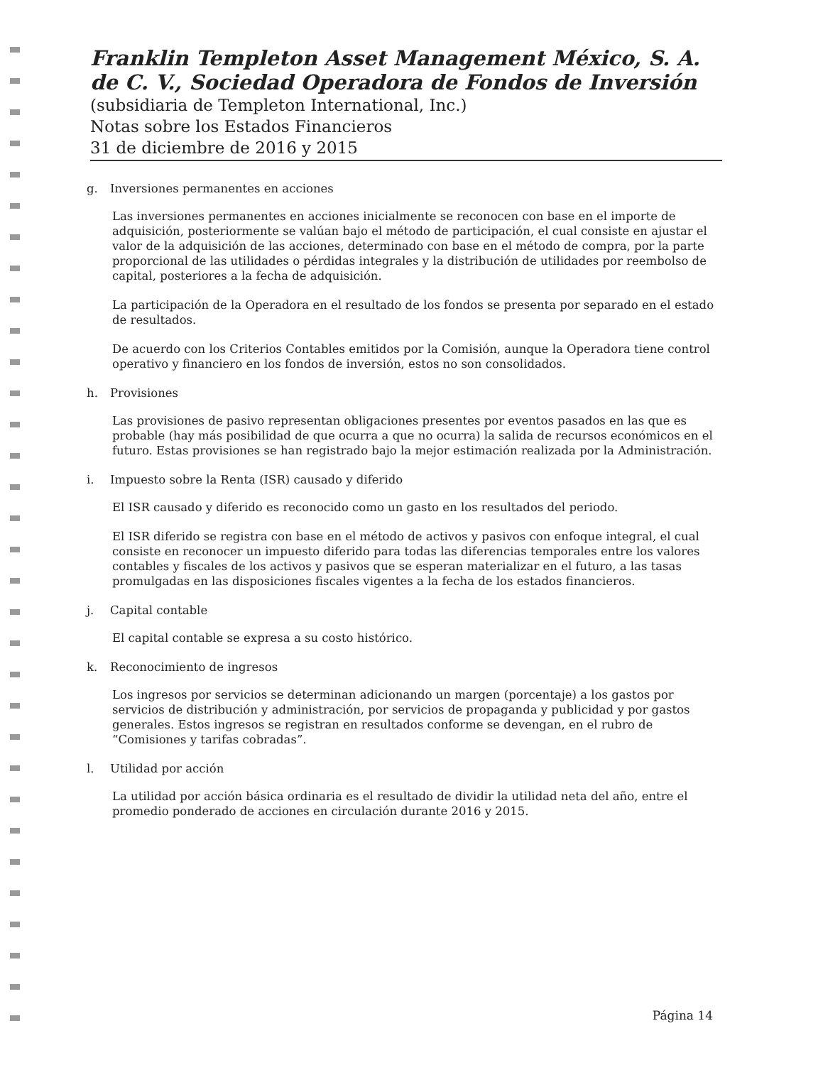Franklin Templeton Asset Management México, S. A. de C. V., Sociedad Operadora de Fondos de Inversión
(subsidiaria de Templeton International, Inc.)
Notas sobre los Estados Financieros
31 de diciembre de 2016 y 2015
g. Inversiones permanentes en acciones
Las inversiones permanentes en acciones inicialmente se reconocen con base en el importe de adquisición, posteriormente se valúan bajo el método de participación, el cual consiste en ajustar el valor de la adquisición de las acciones, determinado con base en el método de compra, por la parte proporcional de las utilidades o pérdidas integrales y la distribución de utilidades por reembolso de capital, posteriores a la fecha de adquisición.
La participación de la Operadora en el resultado de los fondos se presenta por separado en el estado de resultados.
De acuerdo con los Criterios Contables emitidos por la Comisión, aunque la Operadora tiene control operativo y financiero en los fondos de inversión, estos no son consolidados.
h. Provisiones
Las provisiones de pasivo representan obligaciones presentes por eventos pasados en las que es probable (hay más posibilidad de que ocurra a que no ocurra) la salida de recursos económicos en el futuro. Estas provisiones se han registrado bajo la mejor estimación realizada por la Administración.
i. Impuesto sobre la Renta (ISR) causado y diferido
El ISR causado y diferido es reconocido como un gasto en los resultados del periodo.
El ISR diferido se registra con base en el método de activos y pasivos con enfoque integral, el cual consiste en reconocer un impuesto diferido para todas las diferencias temporales entre los valores contables y fiscales de los activos y pasivos que se esperan materializar en el futuro, a las tasas promulgadas en las disposiciones fiscales vigentes a la fecha de los estados financieros.
j. Capital contable
El capital contable se expresa a su costo histórico.
k. Reconocimiento de ingresos
Los ingresos por servicios se determinan adicionando un margen (porcentaje) a los gastos por servicios de distribución y administración, por servicios de propaganda y publicidad y por gastos generales. Estos ingresos se registran en resultados conforme se devengan, en el rubro de “Comisiones y tarifas cobradas”.
l. Utilidad por acción
La utilidad por acción básica ordinaria es el resultado de dividir la utilidad neta del año, entre el promedio ponderado de acciones en circulación durante 2016 y 2015.
Página 14